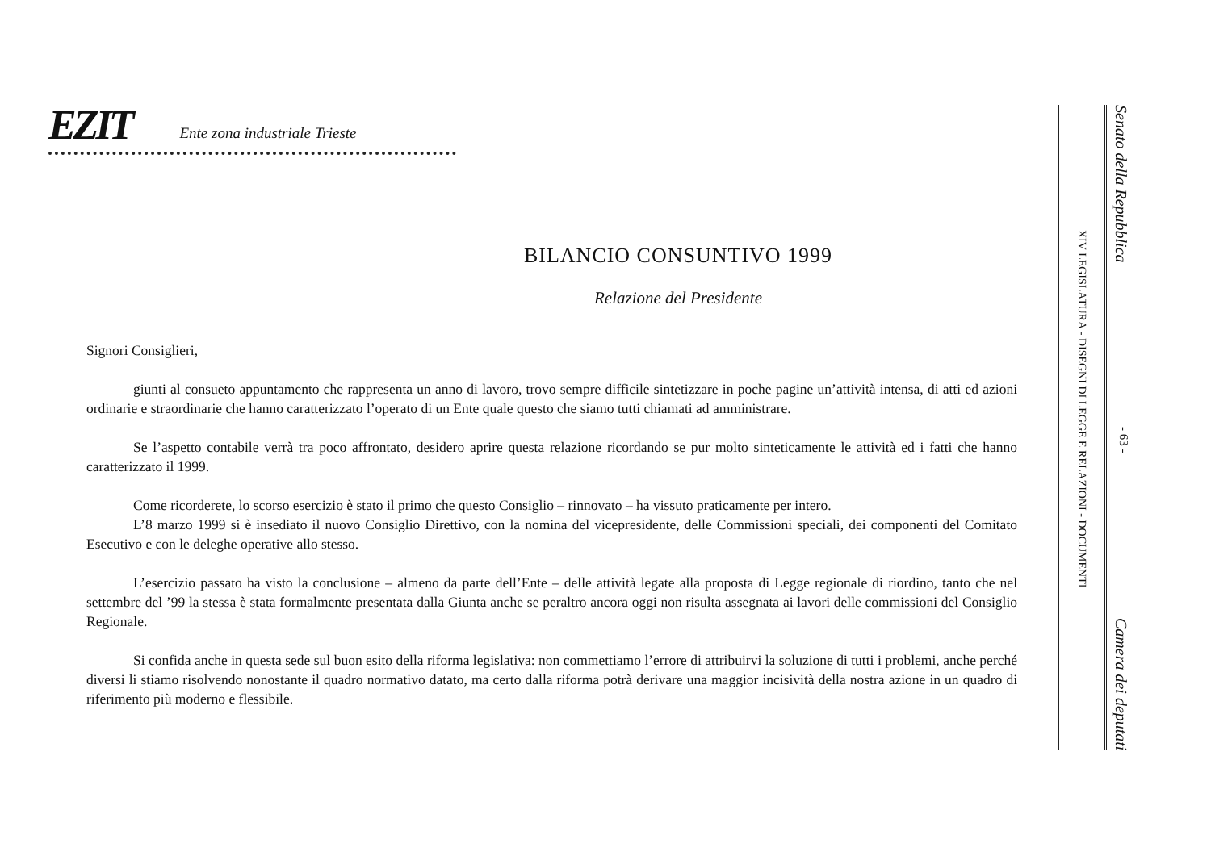EZIT
Ente zona industriale Trieste
BILANCIO CONSUNTIVO 1999
Relazione del Presidente
Signori Consiglieri,
giunti al consueto appuntamento che rappresenta un anno di lavoro, trovo sempre difficile sintetizzare in poche pagine un’attività intensa, di atti ed azioni ordinarie e straordinarie che hanno caratterizzato l’operato di un Ente quale questo che siamo tutti chiamati ad amministrare.
Se l’aspetto contabile verrà tra poco affrontato, desidero aprire questa relazione ricordando se pur molto sinteticamente le attività ed i fatti che hanno caratterizzato il 1999.
Come ricorderete, lo scorso esercizio è stato il primo che questo Consiglio – rinnovato – ha vissuto praticamente per intero.
L’8 marzo 1999 si è insediato il nuovo Consiglio Direttivo, con la nomina del vicepresidente, delle Commissioni speciali, dei componenti del Comitato Esecutivo e con le deleghe operative allo stesso.
L’esercizio passato ha visto la conclusione – almeno da parte dell’Ente – delle attività legate alla proposta di Legge regionale di riordino, tanto che nel settembre del ’99 la stessa è stata formalmente presentata dalla Giunta anche se peraltro ancora oggi non risulta assegnata ai lavori delle commissioni del Consiglio Regionale.
Si confida anche in questa sede sul buon esito della riforma legislativa: non commettiamo l’errore di attribuirvi la soluzione di tutti i problemi, anche perché diversi li stiamo risolvendo nonostante il quadro normativo datato, ma certo dalla riforma potrà derivare una maggior incisività della nostra azione in un quadro di riferimento più moderno e flessibile.
Senato della Repubblica - 63 - Camera dei deputati
XIV LEGISLATURA - DISEGNI DI LEGGE E RELAZIONI - DOCUMENTI